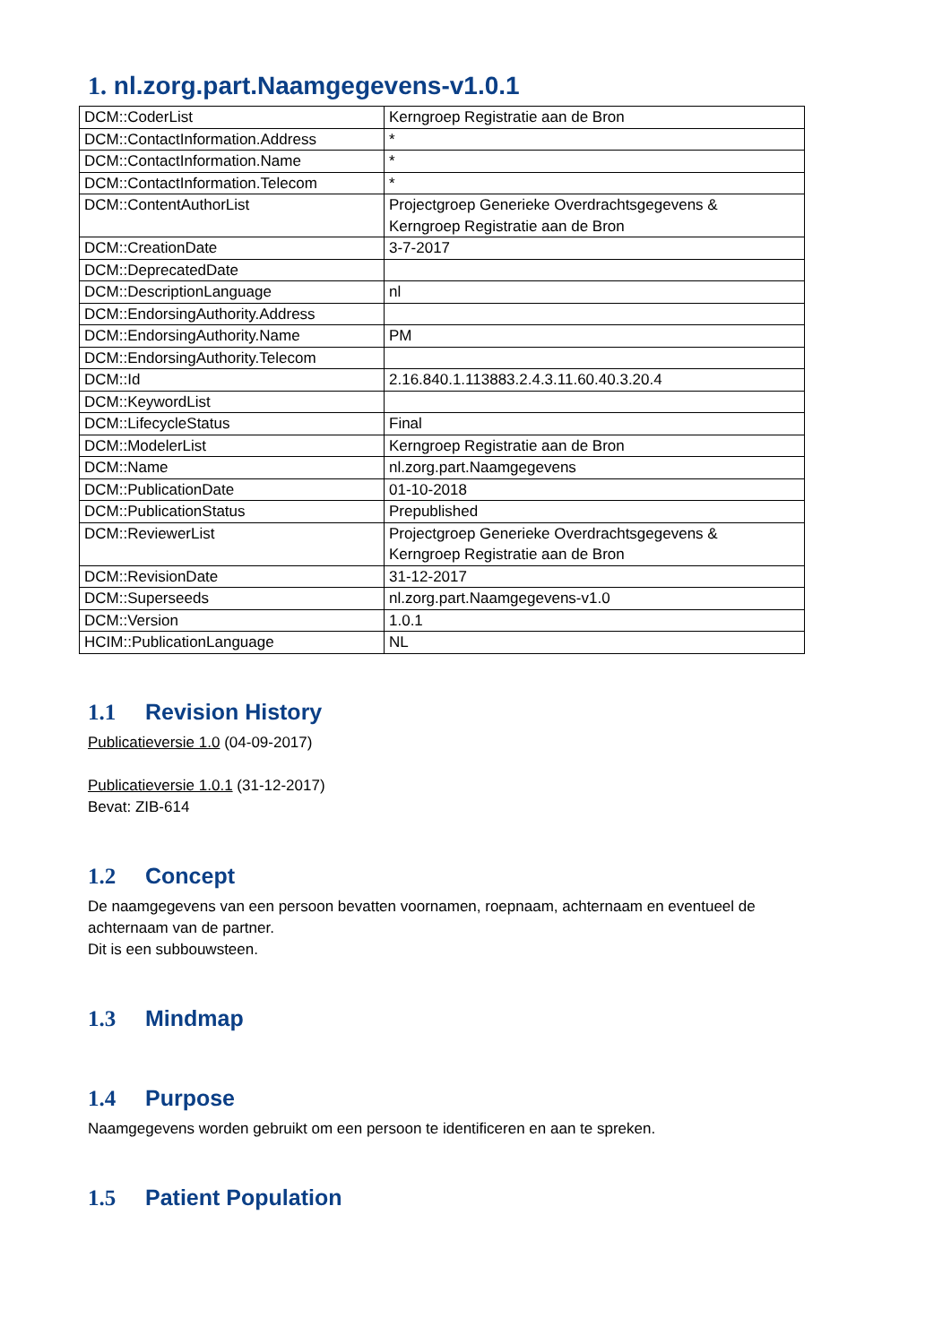1. nl.zorg.part.Naamgegevens-v1.0.1
| DCM::CoderList | Kerngroep Registratie aan de Bron |
| DCM::ContactInformation.Address | * |
| DCM::ContactInformation.Name | * |
| DCM::ContactInformation.Telecom | * |
| DCM::ContentAuthorList | Projectgroep Generieke Overdrachtsgegevens & Kerngroep Registratie aan de Bron |
| DCM::CreationDate | 3-7-2017 |
| DCM::DeprecatedDate | |
| DCM::DescriptionLanguage | nl |
| DCM::EndorsingAuthority.Address | |
| DCM::EndorsingAuthority.Name | PM |
| DCM::EndorsingAuthority.Telecom | |
| DCM::Id | 2.16.840.1.113883.2.4.3.11.60.40.3.20.4 |
| DCM::KeywordList | |
| DCM::LifecycleStatus | Final |
| DCM::ModelerList | Kerngroep Registratie aan de Bron |
| DCM::Name | nl.zorg.part.Naamgegevens |
| DCM::PublicationDate | 01-10-2018 |
| DCM::PublicationStatus | Prepublished |
| DCM::ReviewerList | Projectgroep Generieke Overdrachtsgegevens & Kerngroep Registratie aan de Bron |
| DCM::RevisionDate | 31-12-2017 |
| DCM::Superseeds | nl.zorg.part.Naamgegevens-v1.0 |
| DCM::Version | 1.0.1 |
| HCIM::PublicationLanguage | NL |
1.1 Revision History
Publicatieversie 1.0 (04-09-2017)
Publicatieversie 1.0.1 (31-12-2017)
Bevat: ZIB-614
1.2 Concept
De naamgegevens van een persoon bevatten voornamen, roepnaam, achternaam en eventueel de achternaam van de partner.
Dit is een subbouwsteen.
1.3 Mindmap
1.4 Purpose
Naamgegevens worden gebruikt om een persoon te identificeren en aan te spreken.
1.5 Patient Population